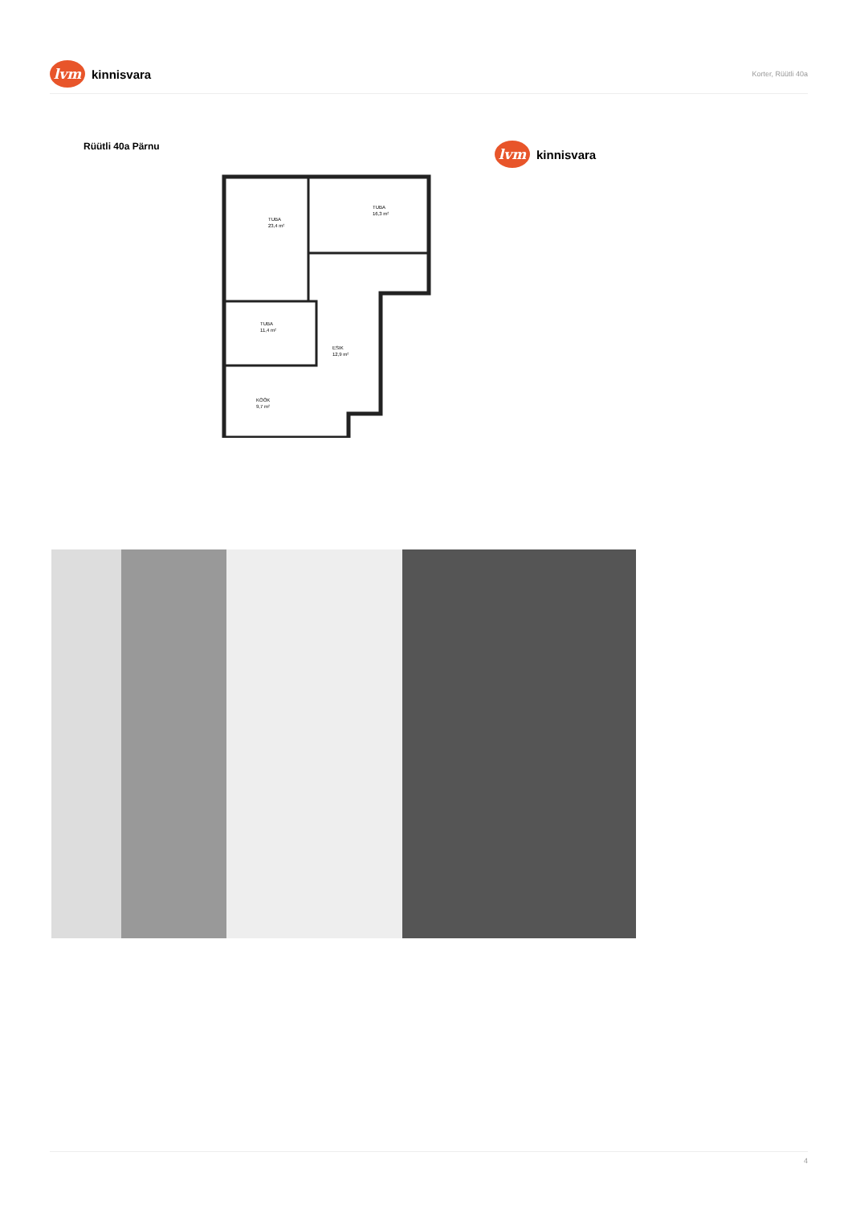lvm
kinnisvara
Korter, Rüütli 40a
Rüütli 40a Pärnu
lvm
kinnisvara
TUBA
23,4 m²
TUBA
16,3 m²
TUBA
11,4 m²
ESIK
12,9 m²
KÖÖK
9,7 m²
4